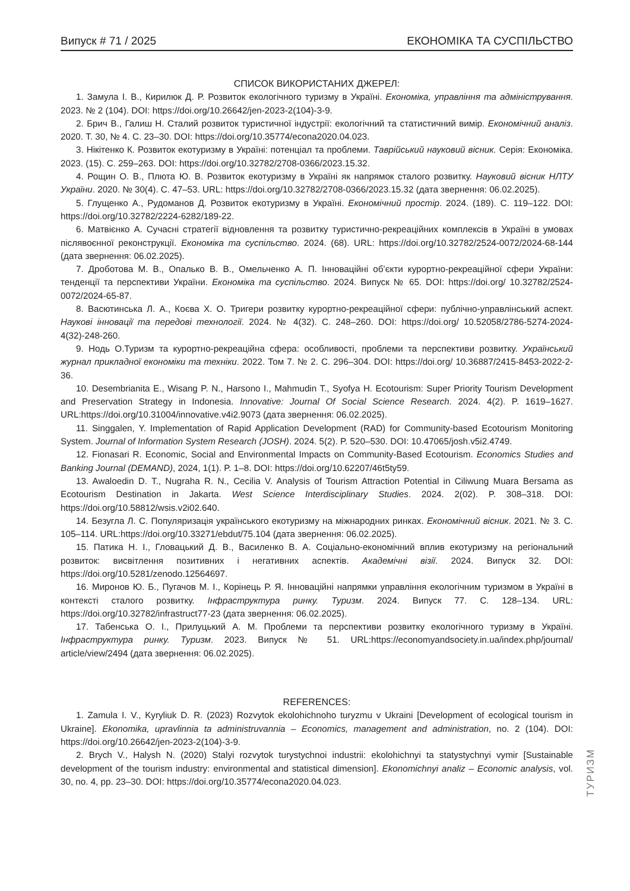Випуск # 71 / 2025 ЕКОНОМІКА ТА СУСПІЛЬСТВО
СПИСОК ВИКОРИСТАНИХ ДЖЕРЕЛ:
1. Замула І. В., Кирилюк Д. Р. Розвиток екологічного туризму в Україні. Економіка, управління та адміні­стрування. 2023. № 2 (104). DOI: https://doi.org/10.26642/jen-2023-2(104)-3-9.
2. Брич В., Галиш Н. Сталий розвиток туристичної індустрії: екологічний та статистичний вимір. Економіч­ний аналіз. 2020. Т. 30, № 4. С. 23–30. DOI: https://doi.org/10.35774/econa2020.04.023.
3. Нікітенко К. Розвиток екотуризму в Україні: потенціал та проблеми. Таврійський науковий вісник. Серія: Економіка. 2023. (15). С. 259–263. DOI: https://doi.org/10.32782/2708-0366/2023.15.32.
4. Рощин О. В., Плюта Ю. В. Розвиток екотуризму в Україні як напрямок сталого розвитку. Науковий вісник НЛТУ України. 2020. № 30(4). С. 47–53. URL: https://doi.org/10.32782/2708-0366/2023.15.32 (дата звернення: 06.02.2025).
5. Глущенко А., Рудоманов Д. Розвиток екотуризму в Україні. Економічний простір. 2024. (189). С. 119–122. DOI: https://doi.org/10.32782/2224-6282/189-22.
6. Матвієнко А. Сучасні стратегії відновлення та розвитку туристично-рекреаційних комплексів в Україні в умовах післявоєнної реконструкції. Економіка та суспільство. 2024. (68). URL: https://doi.org/10.32782/2524-0072/2024-68-144 (дата звернення: 06.02.2025).
7. Дроботова М. В., Опалько В. В., Омельченко А. П. Інноваційні об’єкти курортно-рекреаційної сфери України: тенденції та перспективи України. Економіка та суспільство. 2024. Випуск № 65. DOI: https://doi.org/ 10.32782/2524-0072/2024-65-87.
8. Васютинська Л. А., Коєва Х. О. Тригери розвитку курортно-рекреаційної сфери: публічно-управ­лінський аспект. Наукові інновації та передові технології. 2024. № 4(32). С. 248–260. DOI: https://doi.org/ 10.52058/2786-5274-2024-4(32)-248-260.
9. Нодь О.Туризм та курортно-рекреаційна сфера: особливості, проблеми та перспективи розвитку. Український журнал прикладної економіки та техніки. 2022. Том 7. № 2. С. 296–304. DOI: https://doi.org/ 10.36887/2415-8453-2022-2-36.
10. Desembrianita E., Wisang P. N., Harsono I., Mahmudin T., Syofya H. Ecotourism: Super Priority Tourism Development and Preservation Strategy in Indonesia. Innovative: Journal Of Social Science Research. 2024. 4(2). P. 1619–1627. URL:https://doi.org/10.31004/innovative.v4i2.9073 (дата звернення: 06.02.2025).
11. Singgalen, Y. Implementation of Rapid Application Development (RAD) for Community-based Ecotourism Monitoring System. Journal of Information System Research (JOSH). 2024. 5(2). P. 520–530. DOI: 10.47065/josh.v5i2.4749.
12. Fionasari R. Economic, Social and Environmental Impacts on Community-Based Ecotourism. Economics Studies and Banking Journal (DEMAND), 2024, 1(1). P. 1–8. DOI: https://doi.org/10.62207/46t5ty59.
13. Awaloedin D. T., Nugraha R. N., Cecilia V. Analysis of Tourism Attraction Potential in Ciliwung Muara Bersama as Ecotourism Destination in Jakarta. West Science Interdisciplinary Studies. 2024. 2(02). P. 308–318. DOI: https://doi.org/10.58812/wsis.v2i02.640.
14. Безугла Л. С. Популяризація українського екотуризму на міжнародних ринках. Економічний вісник. 2021. № 3. С. 105–114. URL:https://doi.org/10.33271/ebdut/75.104 (дата звернення: 06.02.2025).
15. Патика Н. І., Гловацький Д. В., Василенко В. А. Соціально-економічний вплив екотуризму на регі­ональний розвиток: висвітлення позитивних і негативних аспектів. Академічні візії. 2024. Випуск 32. DOI: https://doi.org/10.5281/zenodo.12564697.
16. Миронов Ю. Б., Пугачов М. І., Корінець Р. Я. Інноваційні напрямки управління екологічним туризмом в Україні в контексті сталого розвитку. Інфраструктура ринку. Туризм. 2024. Випуск 77. С. 128–134. URL: https://doi.org/10.32782/infrastruct77-23 (дата звернення: 06.02.2025).
17. Табенська О. І., Прилуцький А. М. Проблеми та перспективи розвитку екологічного туризму в Укра­їні. Інфраструктура ринку. Туризм. 2023. Випуск № 51. URL:https://economyandsociety.in.ua/index.php/journal/ article/view/2494 (дата звернення: 06.02.2025).
REFERENCES:
1. Zamula I. V., Kyryliuk D. R. (2023) Rozvytok ekolohichnoho turyzmu v Ukraini [Development of ecological tourism in Ukraine]. Ekonomika, upravlinnia ta administruvannia – Economics, management and administration, no. 2 (104). DOI: https://doi.org/10.26642/jen-2023-2(104)-3-9.
2. Brych V., Halysh N. (2020) Stalyi rozvytok turystychnoi industrii: ekolohichnyi ta statystychnyi vymir [Sustain­able development of the tourism industry: environmental and statistical dimension]. Ekonomichnyi analiz – Eco­nomic analysis, vol. 30, no. 4, pp. 23–30. DOI: https://doi.org/10.35774/econa2020.04.023.
ТУРИЗМ